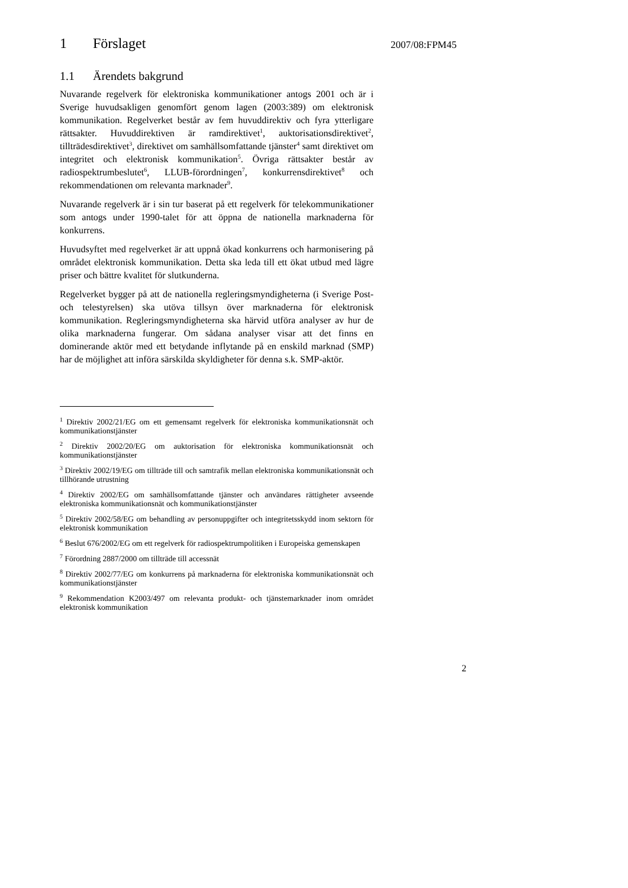1 Förslaget
1.1 Ärendets bakgrund
Nuvarande regelverk för elektroniska kommunikationer antogs 2001 och är i Sverige huvudsakligen genomfört genom lagen (2003:389) om elektronisk kommunikation. Regelverket består av fem huvuddirektiv och fyra ytterligare rättsakter. Huvuddirektiven är ramdirektivet<sup>1</sup>, auktorisationsdirektivet<sup>2</sup>, tillträdesdirektivet<sup>3</sup>, direktivet om samhällsomfattande tjänster<sup>4</sup> samt direktivet om integritet och elektronisk kommunikation<sup>5</sup>. Övriga rättsakter består av radiospektrumbeslutet<sup>6</sup>, LLUB-förordningen<sup>7</sup>, konkurrensdirektivet<sup>8</sup> och rekommendationen om relevanta marknader<sup>9</sup>.
Nuvarande regelverk är i sin tur baserat på ett regelverk för telekommunikationer som antogs under 1990-talet för att öppna de nationella marknaderna för konkurrens.
Huvudsyftet med regelverket är att uppnå ökad konkurrens och harmonisering på området elektronisk kommunikation. Detta ska leda till ett ökat utbud med lägre priser och bättre kvalitet för slutkunderna.
Regelverket bygger på att de nationella regleringsmyndigheterna (i Sverige Post- och telestyrelsen) ska utöva tillsyn över marknaderna för elektronisk kommunikation. Regleringsmyndigheterna ska härvid utföra analyser av hur de olika marknaderna fungerar. Om sådana analyser visar att det finns en dominerande aktör med ett betydande inflytande på en enskild marknad (SMP) har de möjlighet att införa särskilda skyldigheter för denna s.k. SMP-aktör.
<sup>1</sup> Direktiv 2002/21/EG om ett gemensamt regelverk för elektroniska kommunikationsnät och kommunikationstjänster
<sup>2</sup> Direktiv 2002/20/EG om auktorisation för elektroniska kommunikationsnät och kommunikationstjänster
<sup>3</sup> Direktiv 2002/19/EG om tillträde till och samtrafik mellan elektroniska kommunikationsnät och tillhörande utrustning
<sup>4</sup> Direktiv 2002/EG om samhällsomfattande tjänster och användares rättigheter avseende elektroniska kommunikationsnät och kommunikationstjänster
<sup>5</sup> Direktiv 2002/58/EG om behandling av personuppgifter och integritetsskydd inom sektorn för elektronisk kommunikation
<sup>6</sup> Beslut 676/2002/EG om ett regelverk för radiospektrumpolitiken i Europeiska gemenskapen
<sup>7</sup> Förordning 2887/2000 om tillträde till accessnät
<sup>8</sup> Direktiv 2002/77/EG om konkurrens på marknaderna för elektroniska kommunikationsnät och kommunikationstjänster
<sup>9</sup> Rekommendation K2003/497 om relevanta produkt- och tjänstemarknader inom området elektronisk kommunikation
2007/08:FPM45
2